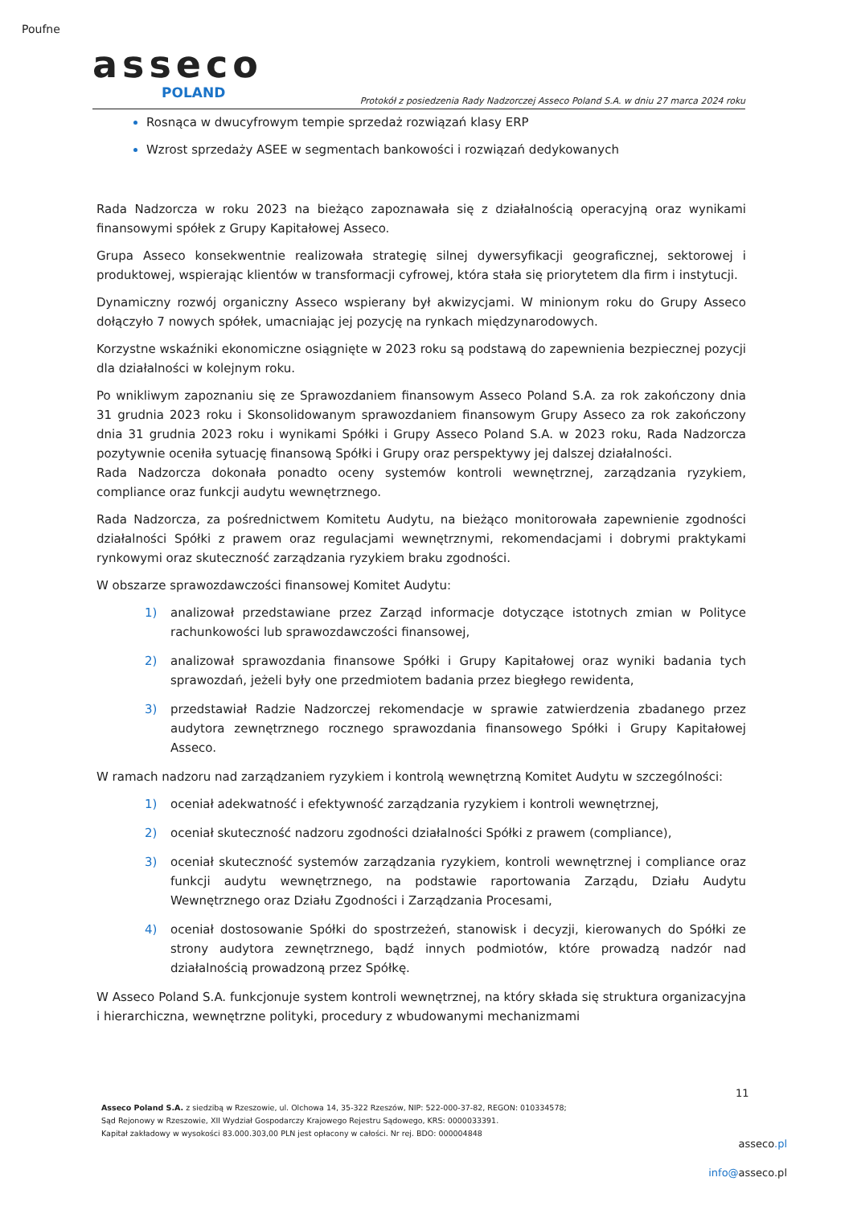Poufne
asseco
POLAND
Protokół z posiedzenia Rady Nadzorczej Asseco Poland S.A. w dniu 27 marca 2024 roku
Rosnąca w dwucyfrowym tempie sprzedaż rozwiązań klasy ERP
Wzrost sprzedaży ASEE w segmentach bankowości i rozwiązań dedykowanych
Rada Nadzorcza w roku 2023 na bieżąco zapoznawała się z działalnością operacyjną oraz wynikami finansowymi spółek z Grupy Kapitałowej Asseco.
Grupa Asseco konsekwentnie realizowała strategię silnej dywersyfikacji geograficznej, sektorowej i produktowej, wspierając klientów w transformacji cyfrowej, która stała się priorytetem dla firm i instytucji.
Dynamiczny rozwój organiczny Asseco wspierany był akwizycjami. W minionym roku do Grupy Asseco dołączyło 7 nowych spółek, umacniając jej pozycję na rynkach międzynarodowych.
Korzystne wskaźniki ekonomiczne osiągnięte w 2023 roku są podstawą do zapewnienia bezpiecznej pozycji dla działalności w kolejnym roku.
Po wnikliwym zapoznaniu się ze Sprawozdaniem finansowym Asseco Poland S.A. za rok zakończony dnia 31 grudnia 2023 roku i Skonsolidowanym sprawozdaniem finansowym Grupy Asseco za rok zakończony dnia 31 grudnia 2023 roku i wynikami Spółki i Grupy Asseco Poland S.A. w 2023 roku, Rada Nadzorcza pozytywnie oceniła sytuację finansową Spółki i Grupy oraz perspektywy jej dalszej działalności.
Rada Nadzorcza dokonała ponadto oceny systemów kontroli wewnętrznej, zarządzania ryzykiem, compliance oraz funkcji audytu wewnętrznego.
Rada Nadzorcza, za pośrednictwem Komitetu Audytu, na bieżąco monitorowała zapewnienie zgodności działalności Spółki z prawem oraz regulacjami wewnętrznymi, rekomendacjami i dobrymi praktykami rynkowymi oraz skuteczność zarządzania ryzykiem braku zgodności.
W obszarze sprawozdawczości finansowej Komitet Audytu:
1) analizował przedstawiane przez Zarząd informacje dotyczące istotnych zmian w Polityce rachunkowości lub sprawozdawczości finansowej,
2) analizował sprawozdania finansowe Spółki i Grupy Kapitałowej oraz wyniki badania tych sprawozdań, jeżeli były one przedmiotem badania przez biegłego rewidenta,
3) przedstawiał Radzie Nadzorczej rekomendacje w sprawie zatwierdzenia zbadanego przez audytora zewnętrznego rocznego sprawozdania finansowego Spółki i Grupy Kapitałowej Asseco.
W ramach nadzoru nad zarządzaniem ryzykiem i kontrolą wewnętrzną Komitet Audytu w szczególności:
1) oceniał adekwatność i efektywność zarządzania ryzykiem i kontroli wewnętrznej,
2) oceniał skuteczność nadzoru zgodności działalności Spółki z prawem (compliance),
3) oceniał skuteczność systemów zarządzania ryzykiem, kontroli wewnętrznej i compliance oraz funkcji audytu wewnętrznego, na podstawie raportowania Zarządu, Działu Audytu Wewnętrznego oraz Działu Zgodności i Zarządzania Procesami,
4) oceniał dostosowanie Spółki do spostrzeżeń, stanowisk i decyzji, kierowanych do Spółki ze strony audytora zewnętrznego, bądź innych podmiotów, które prowadzą nadzór nad działalnością prowadzoną przez Spółkę.
W Asseco Poland S.A. funkcjonuje system kontroli wewnętrznej, na który składa się struktura organizacyjna i hierarchiczna, wewnętrzne polityki, procedury z wbudowanymi mechanizmami
11
Asseco Poland S.A. z siedzibą w Rzeszowie, ul. Olchowa 14, 35-322 Rzeszów, NIP: 522-000-37-82, REGON: 010334578;
Sąd Rejonowy w Rzeszowie, XII Wydział Gospodarczy Krajowego Rejestru Sądowego, KRS: 0000033391.
Kapitał zakładowy w wysokości 83.000.303,00 PLN jest opłacony w całości. Nr rej. BDO: 000004848
asseco.pl
info@asseco.pl